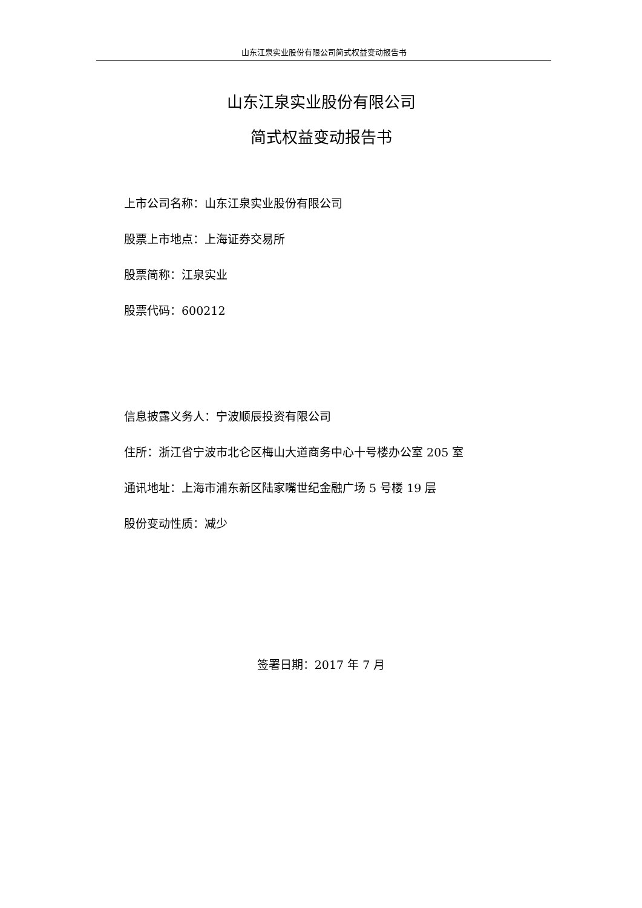山东江泉实业股份有限公司简式权益变动报告书
山东江泉实业股份有限公司
简式权益变动报告书
上市公司名称：山东江泉实业股份有限公司
股票上市地点：上海证券交易所
股票简称：江泉实业
股票代码：600212
信息披露义务人：宁波顺辰投资有限公司
住所：浙江省宁波市北仑区梅山大道商务中心十号楼办公室 205 室
通讯地址：上海市浦东新区陆家嘴世纪金融广场 5 号楼 19 层
股份变动性质：减少
签署日期：2017 年 7 月